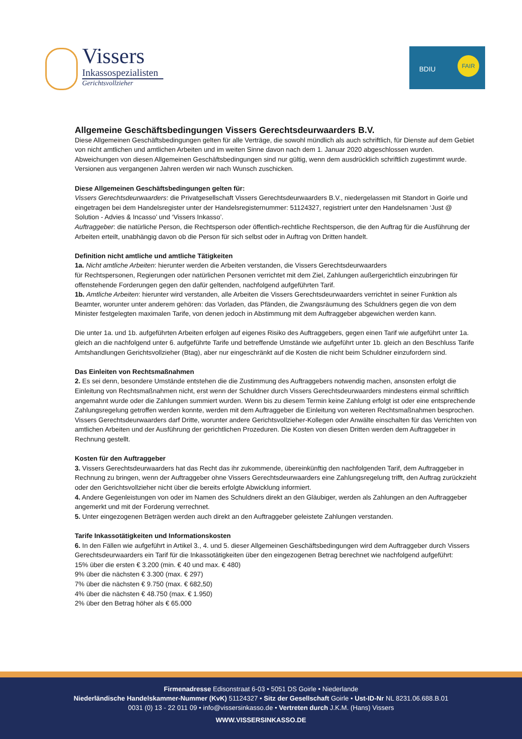Vissers
Inkassospezialisten
Gerichtsvollzieher
BDIU
FAIR
Allgemeine Geschäftsbedingungen Vissers Gerechtsdeurwaarders B.V.
Diese Allgemeinen Geschäftsbedingungen gelten für alle Verträge, die sowohl mündlich als auch schriftlich, für Dienste auf dem Gebiet von nicht amtlichen und amtlichen Arbeiten und im weiten Sinne davon nach dem 1. Januar 2020 abgeschlossen wurden. Abweichungen von diesen Allgemeinen Geschäftsbedingungen sind nur gültig, wenn dem ausdrücklich schriftlich zugestimmt wurde. Versionen aus vergangenen Jahren werden wir nach Wunsch zuschicken.
Diese Allgemeinen Geschäftsbedingungen gelten für:
Vissers Gerechtsdeurwaarders: die Privatgesellschaft Vissers Gerechtsdeurwaarders B.V., niedergelassen mit Standort in Goirle und eingetragen bei dem Handelsregister unter der Handelsregisternummer: 51124327, registriert unter den Handelsnamen ‘Just @ Solution - Advies & Incasso’ und ‘Vissers Inkasso’.
Auftraggeber: die natürliche Person, die Rechtsperson oder öffentlich-rechtliche Rechtsperson, die den Auftrag für die Ausführung der Arbeiten erteilt, unabhängig davon ob die Person für sich selbst oder in Auftrag von Dritten handelt.
Definition nicht amtliche und amtliche Tätigkeiten
1a. Nicht amtliche Arbeiten: hierunter werden die Arbeiten verstanden, die Vissers Gerechtsdeurwaarders
für Rechtspersonen, Regierungen oder natürlichen Personen verrichtet mit dem Ziel, Zahlungen außergerichtlich einzubringen für offenstehende Forderungen gegen den dafür geltenden, nachfolgend aufgeführten Tarif.
1b. Amtliche Arbeiten: hierunter wird verstanden, alle Arbeiten die Vissers Gerechtsdeurwaarders verrichtet in seiner Funktion als Beamter, worunter unter anderem gehören: das Vorladen, das Pfänden, die Zwangsräumung des Schuldners gegen die von dem Minister festgelegten maximalen Tarife, von denen jedoch in Abstimmung mit dem Auftraggeber abgewichen werden kann.
Die unter 1a. und 1b. aufgeführten Arbeiten erfolgen auf eigenes Risiko des Auftraggebers, gegen einen Tarif wie aufgeführt unter 1a. gleich an die nachfolgend unter 6. aufgeführte Tarife und betreffende Umstände wie aufgeführt unter 1b. gleich an den Beschluss Tarife Amtshandlungen Gerichtsvollzieher (Btag), aber nur eingeschränkt auf die Kosten die nicht beim Schuldner einzufordern sind.
Das Einleiten von Rechtsmaßnahmen
2. Es sei denn, besondere Umstände entstehen die die Zustimmung des Auftraggebers notwendig machen, ansonsten erfolgt die Einleitung von Rechtsmaßnahmen nicht, erst wenn der Schuldner durch Vissers Gerechtsdeurwaarders mindestens einmal schriftlich angemahnt wurde oder die Zahlungen summiert wurden. Wenn bis zu diesem Termin keine Zahlung erfolgt ist oder eine entsprechende Zahlungsregelung getroffen werden konnte, werden mit dem Auftraggeber die Einleitung von weiteren Rechtsmaßnahmen besprochen. Vissers Gerechtsdeurwaarders darf Dritte, worunter andere Gerichtsvollzieher-Kollegen oder Anwälte einschalten für das Verrichten von amtlichen Arbeiten und der Ausführung der gerichtlichen Prozeduren. Die Kosten von diesen Dritten werden dem Auftraggeber in Rechnung gestellt.
Kosten für den Auftraggeber
3. Vissers Gerechtsdeurwaarders hat das Recht das ihr zukommende, übereinkünftig den nachfolgenden Tarif, dem Auftraggeber in Rechnung zu bringen, wenn der Auftraggeber ohne Vissers Gerechtsdeurwaarders eine Zahlungsregelung trifft, den Auftrag zurückzieht oder den Gerichtsvollzieher nicht über die bereits erfolgte Abwicklung informiert.
4. Andere Gegenleistungen von oder im Namen des Schuldners direkt an den Gläubiger, werden als Zahlungen an den Auftraggeber angemerkt und mit der Forderung verrechnet.
5. Unter eingezogenen Beträgen werden auch direkt an den Auftraggeber geleistete Zahlungen verstanden.
Tarife Inkassotätigkeiten und Informationskosten
6. In den Fällen wie aufgeführt in Artikel 3., 4. und 5. dieser Allgemeinen Geschäftsbedingungen wird dem Auftraggeber durch Vissers Gerechtsdeurwaarders ein Tarif für die Inkassotätigkeiten über den eingezogenen Betrag berechnet wie nachfolgend aufgeführt:
15% über die ersten € 3.200 (min. € 40 und max. € 480)
9% über die nächsten € 3.300 (max. € 297)
7% über die nächsten € 9.750 (max. € 682,50)
4% über die nächsten € 48.750 (max. € 1.950)
2% über den Betrag höher als € 65.000
Firmenadresse Edisonstraat 6-03 • 5051 DS Goirle • Niederlande
Niederländische Handelskammer-Nummer (KvK) 51124327 • Sitz der Gesellschaft Goirle • Ust-ID-Nr NL 8231.06.688.B.01
0031 (0) 13 - 22 011 09 • info@vissersinkasso.de • Vertreten durch J.K.M. (Hans) Vissers
WWW.VISSERSINKASSO.DE